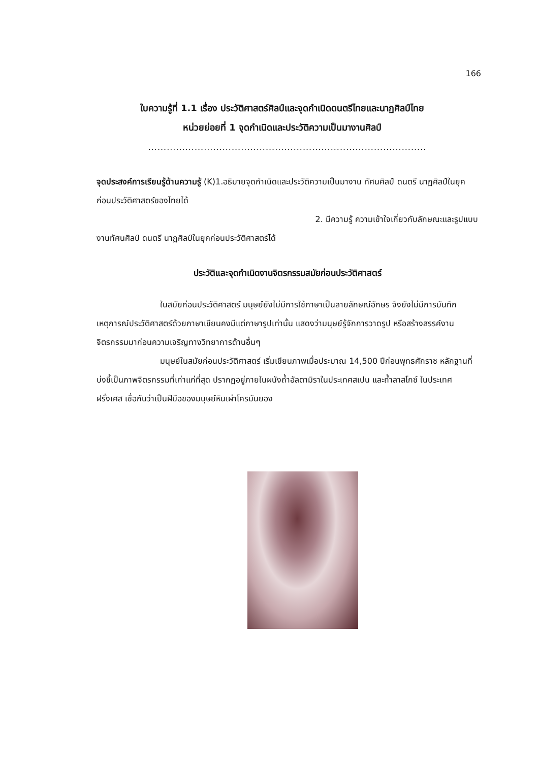166
ใบความรู้ที่ 1.1 เรื่อง ประวัติศาสตร์ศิลป์และจุดกำเนิดดนตรีไทยและนาฏศิลป์ไทย
หน่วยย่อยที่ 1 จุดกำเนิดและประวัติความเป็นมางานศิลป์
..........................................................................................
จุดประสงค์การเรียนรู้ด้านความรู้ (K)1.อธิบายจุดกำเนิดและประวัติความเป็นมางาน ทัศนศิลป์ ดนตรี นาฏศิลป์ในยุคก่อนประวัติศาสตร์ของไทยได้
2. มีความรู้ ความเข้าใจเกี่ยวกับลักษณะและรูปแบบ
งานทัศนศิลป์ ดนตรี นาฏศิลป์ในยุคก่อนประวัติศาสตร์ได้
ประวัติและจุดกำเนิดงานจิตรกรรมสมัยก่อนประวัติศาสตร์
ในสมัยก่อนประวัติศาสตร์ มนุษย์ยังไม่มีการใช้ภาษาเป็นลายลักษณ์อักษร จึงยังไม่มีการบันทึกเหตุการณ์ประวัติศาสตร์ด้วยภาษาเขียนคงมีแต่ภาษารูปเท่านั้น แสดงว่ามนุษย์รู้จักการวาดรูป หรือสร้างสรรค์งานจิตรกรรมมาก่อนความเจริญทางวิทยาการด้านอื่นๆ
มนุษย์ในสมัยก่อนประวัติศาสตร์ เริ่มเขียนภาพเมื่อประมาณ 14,500 ปีก่อนพุทธศักราช หลักฐานที่บ่งชี้เป็นภาพจิตรกรรมที่เก่าแก่ที่สุด ปรากฏอยู่ภายในผนังถ้ำอัลตามิราในประเทศสเปน และถ้ำลาสโกซ์ ในประเทศฝรั่งเศส เชื่อกันว่าเป็นฝีมือของมนุษย์หินเผ่าโครมันยอง